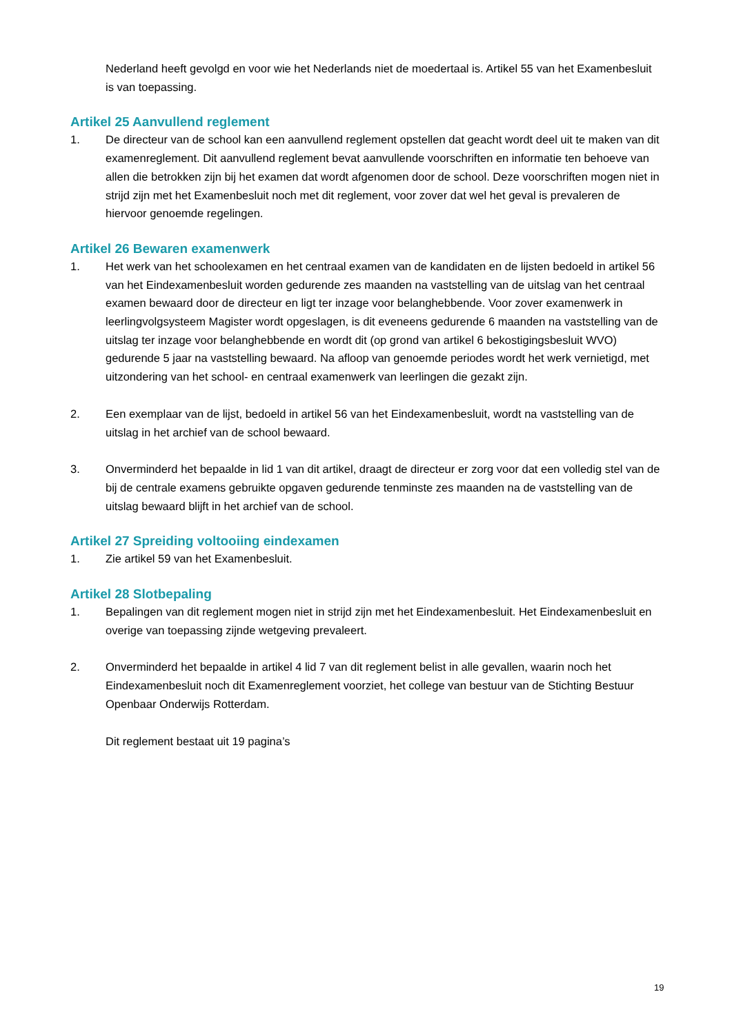Nederland heeft gevolgd en voor wie het Nederlands niet de moedertaal is. Artikel 55 van het Examenbesluit is van toepassing.
Artikel 25 Aanvullend reglement
1. De directeur van de school kan een aanvullend reglement opstellen dat geacht wordt deel uit te maken van dit examenreglement. Dit aanvullend reglement bevat aanvullende voorschriften en informatie ten behoeve van allen die betrokken zijn bij het examen dat wordt afgenomen door de school. Deze voorschriften mogen niet in strijd zijn met het Examenbesluit noch met dit reglement, voor zover dat wel het geval is prevaleren de hiervoor genoemde regelingen.
Artikel 26 Bewaren examenwerk
1. Het werk van het schoolexamen en het centraal examen van de kandidaten en de lijsten bedoeld in artikel 56 van het Eindexamenbesluit worden gedurende zes maanden na vaststelling van de uitslag van het centraal examen bewaard door de directeur en ligt ter inzage voor belanghebbende. Voor zover examenwerk in leerlingvolgsysteem Magister wordt opgeslagen, is dit eveneens gedurende 6 maanden na vaststelling van de uitslag ter inzage voor belanghebbende en wordt dit (op grond van artikel 6 bekostigingsbesluit WVO) gedurende 5 jaar na vaststelling bewaard. Na afloop van genoemde periodes wordt het werk vernietigd, met uitzondering van het school- en centraal examenwerk van leerlingen die gezakt zijn.
2. Een exemplaar van de lijst, bedoeld in artikel 56 van het Eindexamenbesluit, wordt na vaststelling van de uitslag in het archief van de school bewaard.
3. Onverminderd het bepaalde in lid 1 van dit artikel, draagt de directeur er zorg voor dat een volledig stel van de bij de centrale examens gebruikte opgaven gedurende tenminste zes maanden na de vaststelling van de uitslag bewaard blijft in het archief van de school.
Artikel 27 Spreiding voltooiing eindexamen
1. Zie artikel 59 van het Examenbesluit.
Artikel 28 Slotbepaling
1. Bepalingen van dit reglement mogen niet in strijd zijn met het Eindexamenbesluit. Het Eindexamenbesluit en overige van toepassing zijnde wetgeving prevaleert.
2. Onverminderd het bepaalde in artikel 4 lid 7 van dit reglement belist in alle gevallen, waarin noch het Eindexamenbesluit noch dit Examenreglement voorziet, het college van bestuur van de Stichting Bestuur Openbaar Onderwijs Rotterdam.
Dit reglement bestaat uit 19 pagina’s
19